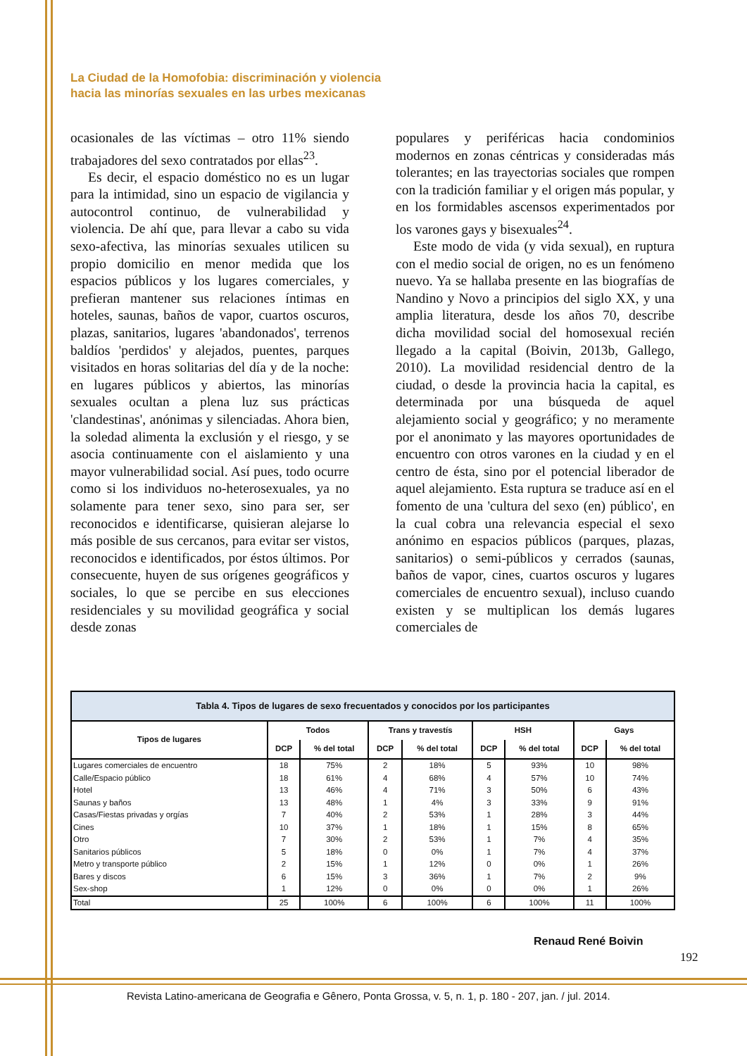La Ciudad de la Homofobia: discriminación y violencia
hacia las minorías sexuales en las urbes mexicanas
ocasionales de las víctimas – otro 11% siendo trabajadores del sexo contratados por ellas<sup>23</sup>.
Es decir, el espacio doméstico no es un lugar para la intimidad, sino un espacio de vigilancia y autocontrol continuo, de vulnerabilidad y violencia. De ahí que, para llevar a cabo su vida sexo-afectiva, las minorías sexuales utilicen su propio domicilio en menor medida que los espacios públicos y los lugares comerciales, y prefieran mantener sus relaciones íntimas en hoteles, saunas, baños de vapor, cuartos oscuros, plazas, sanitarios, lugares 'abandonados', terrenos baldíos 'perdidos' y alejados, puentes, parques visitados en horas solitarias del día y de la noche: en lugares públicos y abiertos, las minorías sexuales ocultan a plena luz sus prácticas 'clandestinas', anónimas y silenciadas. Ahora bien, la soledad alimenta la exclusión y el riesgo, y se asocia continuamente con el aislamiento y una mayor vulnerabilidad social. Así pues, todo ocurre como si los individuos no-heterosexuales, ya no solamente para tener sexo, sino para ser, ser reconocidos e identificarse, quisieran alejarse lo más posible de sus cercanos, para evitar ser vistos, reconocidos e identificados, por éstos últimos. Por consecuente, huyen de sus orígenes geográficos y sociales, lo que se percibe en sus elecciones residenciales y su movilidad geográfica y social desde zonas
populares y periféricas hacia condominios modernos en zonas céntricas y consideradas más tolerantes; en las trayectorias sociales que rompen con la tradición familiar y el origen más popular, y en los formidables ascensos experimentados por los varones gays y bisexuales<sup>24</sup>.
Este modo de vida (y vida sexual), en ruptura con el medio social de origen, no es un fenómeno nuevo. Ya se hallaba presente en las biografías de Nandino y Novo a principios del siglo XX, y una amplia literatura, desde los años 70, describe dicha movilidad social del homosexual recién llegado a la capital (Boivin, 2013b, Gallego, 2010). La movilidad residencial dentro de la ciudad, o desde la provincia hacia la capital, es determinada por una búsqueda de aquel alejamiento social y geográfico; y no meramente por el anonimato y las mayores oportunidades de encuentro con otros varones en la ciudad y en el centro de ésta, sino por el potencial liberador de aquel alejamiento. Esta ruptura se traduce así en el fomento de una 'cultura del sexo (en) público', en la cual cobra una relevancia especial el sexo anónimo en espacios públicos (parques, plazas, sanitarios) o semi-públicos y cerrados (saunas, baños de vapor, cines, cuartos oscuros y lugares comerciales de encuentro sexual), incluso cuando existen y se multiplican los demás lugares comerciales de
| Tabla 4. Tipos de lugares de sexo frecuentados y conocidos por los participantes | | | | | | | | |
| --- | --- | --- | --- | --- | --- | --- | --- | --- |
| Tipos de lugares | Todos | | Trans y travestís | | HSH | | Gays | |
| | DCP | % del total | DCP | % del total | DCP | % del total | DCP | % del total |
| Lugares comerciales de encuentro | 18 | 75% | 2 | 18% | 5 | 93% | 10 | 98% |
| Calle/Espacio público | 18 | 61% | 4 | 68% | 4 | 57% | 10 | 74% |
| Hotel | 13 | 46% | 4 | 71% | 3 | 50% | 6 | 43% |
| Saunas y baños | 13 | 48% | 1 | 4% | 3 | 33% | 9 | 91% |
| Casas/Fiestas privadas y orgías | 7 | 40% | 2 | 53% | 1 | 28% | 3 | 44% |
| Cines | 10 | 37% | 1 | 18% | 1 | 15% | 8 | 65% |
| Otro | 7 | 30% | 2 | 53% | 1 | 7% | 4 | 35% |
| Sanitarios públicos | 5 | 18% | 0 | 0% | 1 | 7% | 4 | 37% |
| Metro y transporte público | 2 | 15% | 1 | 12% | 0 | 0% | 1 | 26% |
| Bares y discos | 6 | 15% | 3 | 36% | 1 | 7% | 2 | 9% |
| Sex-shop | 1 | 12% | 0 | 0% | 0 | 0% | 1 | 26% |
| Total | 25 | 100% | 6 | 100% | 6 | 100% | 11 | 100% |
Renaud René Boivin
192
Revista Latino-americana de Geografia e Gênero, Ponta Grossa, v. 5, n. 1, p. 180 - 207, jan. / jul. 2014.